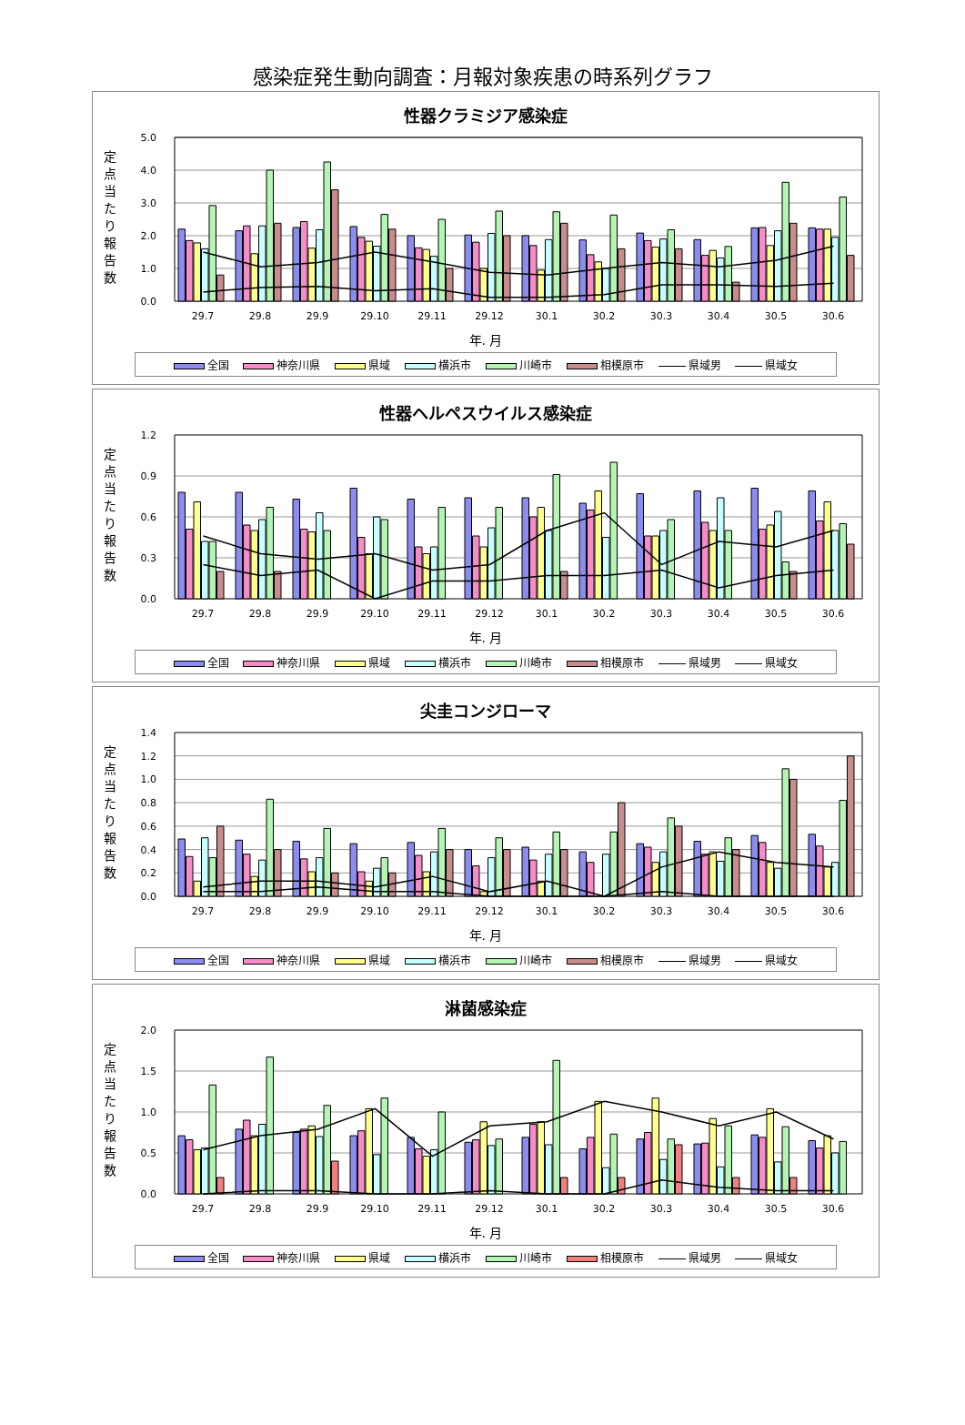感染症発生動向調査：月報対象疾患の時系列グラフ
性器クラミジア感染症
定
点
当
た
り
報
告
数
5.0
4.0
3.0
2.0
1.0
0.0
29.7
29.8
29.9
29.10
29.11
29.12
30.1
30.2
30.3
30.4
30.5
30.6
年. 月
全国 神奈川県 県域 横浜市 川崎市 相模原市 県域男 県域女
性器ヘルペスウイルス感染症
定
点
当
た
り
報
告
数
1.2
0.9
0.6
0.3
0.0
29.7
29.8
29.9
29.10
29.11
29.12
30.1
30.2
30.3
30.4
30.5
30.6
年. 月
全国 神奈川県 県域 横浜市 川崎市 相模原市 県域男 県域女
尖圭コンジローマ
定
点
当
た
り
報
告
数
1.4
1.2
1.0
0.8
0.6
0.4
0.2
0.0
29.7
29.8
29.9
29.10
29.11
29.12
30.1
30.2
30.3
30.4
30.5
30.6
年. 月
全国 神奈川県 県域 横浜市 川崎市 相模原市 県域男 県域女
淋菌感染症
定
点
当
た
り
報
告
数
2.0
1.5
1.0
0.5
0.0
29.7
29.8
29.9
29.10
29.11
29.12
30.1
30.2
30.3
30.4
30.5
30.6
年. 月
全国 神奈川県 県域 横浜市 川崎市 相模原市 県域男 県域女